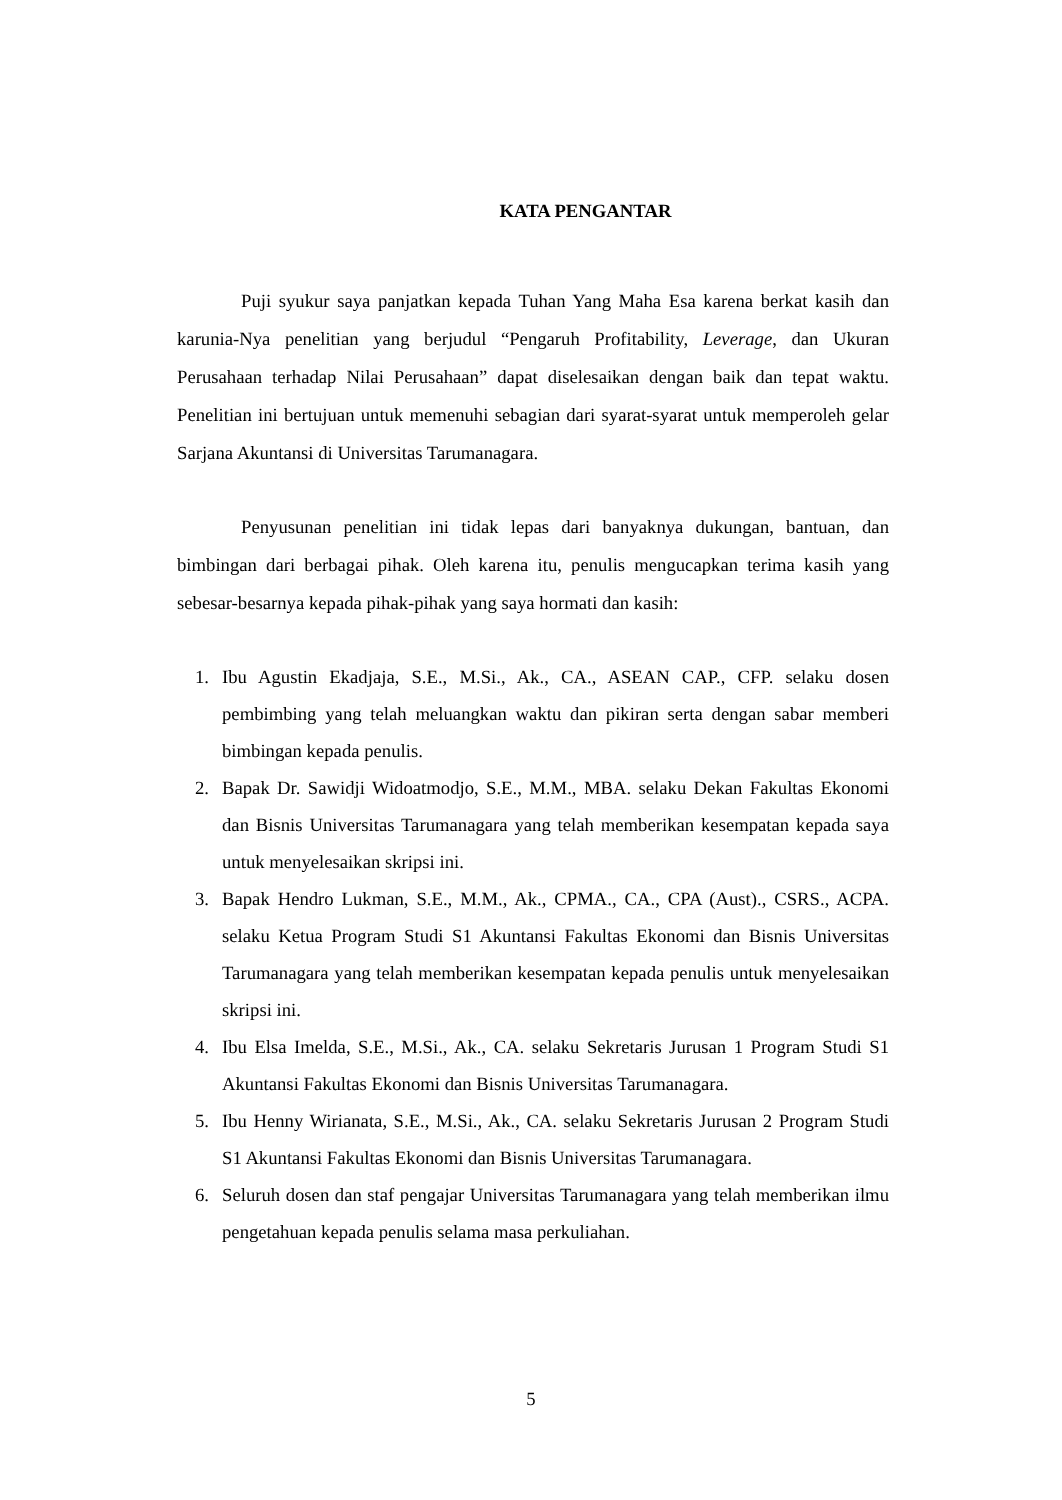KATA PENGANTAR
Puji syukur saya panjatkan kepada Tuhan Yang Maha Esa karena berkat kasih dan karunia-Nya penelitian yang berjudul “Pengaruh Profitability, Leverage, dan Ukuran Perusahaan terhadap Nilai Perusahaan” dapat diselesaikan dengan baik dan tepat waktu. Penelitian ini bertujuan untuk memenuhi sebagian dari syarat-syarat untuk memperoleh gelar Sarjana Akuntansi di Universitas Tarumanagara.
Penyusunan penelitian ini tidak lepas dari banyaknya dukungan, bantuan, dan bimbingan dari berbagai pihak. Oleh karena itu, penulis mengucapkan terima kasih yang sebesar-besarnya kepada pihak-pihak yang saya hormati dan kasih:
1. Ibu Agustin Ekadjaja, S.E., M.Si., Ak., CA., ASEAN CAP., CFP. selaku dosen pembimbing yang telah meluangkan waktu dan pikiran serta dengan sabar memberi bimbingan kepada penulis.
2. Bapak Dr. Sawidji Widoatmodjo, S.E., M.M., MBA. selaku Dekan Fakultas Ekonomi dan Bisnis Universitas Tarumanagara yang telah memberikan kesempatan kepada saya untuk menyelesaikan skripsi ini.
3. Bapak Hendro Lukman, S.E., M.M., Ak., CPMA., CA., CPA (Aust)., CSRS., ACPA. selaku Ketua Program Studi S1 Akuntansi Fakultas Ekonomi dan Bisnis Universitas Tarumanagara yang telah memberikan kesempatan kepada penulis untuk menyelesaikan skripsi ini.
4. Ibu Elsa Imelda, S.E., M.Si., Ak., CA. selaku Sekretaris Jurusan 1 Program Studi S1 Akuntansi Fakultas Ekonomi dan Bisnis Universitas Tarumanagara.
5. Ibu Henny Wirianata, S.E., M.Si., Ak., CA. selaku Sekretaris Jurusan 2 Program Studi S1 Akuntansi Fakultas Ekonomi dan Bisnis Universitas Tarumanagara.
6. Seluruh dosen dan staf pengajar Universitas Tarumanagara yang telah memberikan ilmu pengetahuan kepada penulis selama masa perkuliahan.
5